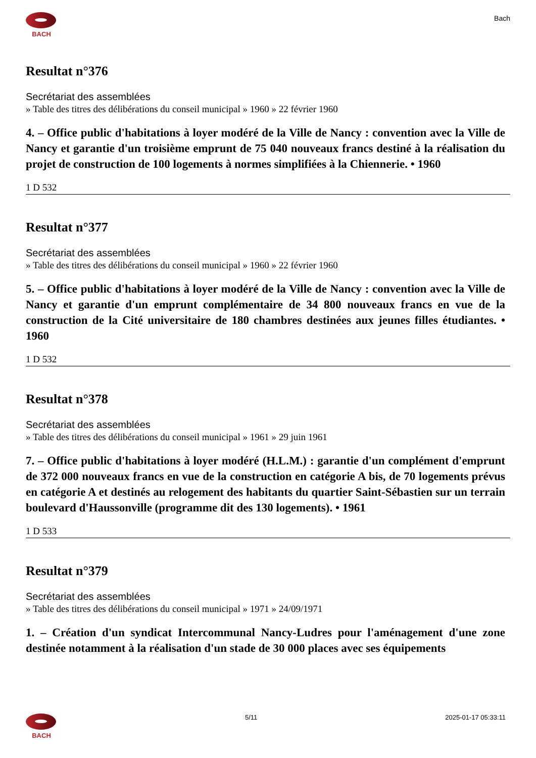BACH
Bach
Resultat n°376
Secrétariat des assemblées
» Table des titres des délibérations du conseil municipal » 1960 » 22 février 1960
4. – Office public d'habitations à loyer modéré de la Ville de Nancy : convention avec la Ville de Nancy et garantie d'un troisième emprunt de 75 040 nouveaux francs destiné à la réalisation du projet de construction de 100 logements à normes simplifiées à la Chiennerie. • 1960
1 D 532
Resultat n°377
Secrétariat des assemblées
» Table des titres des délibérations du conseil municipal » 1960 » 22 février 1960
5. – Office public d'habitations à loyer modéré de la Ville de Nancy : convention avec la Ville de Nancy et garantie d'un emprunt complémentaire de 34 800 nouveaux francs en vue de la construction de la Cité universitaire de 180 chambres destinées aux jeunes filles étudiantes. • 1960
1 D 532
Resultat n°378
Secrétariat des assemblées
» Table des titres des délibérations du conseil municipal » 1961 » 29 juin 1961
7. – Office public d'habitations à loyer modéré (H.L.M.) : garantie d'un complément d'emprunt de 372 000 nouveaux francs en vue de la construction en catégorie A bis, de 70 logements prévus en catégorie A et destinés au relogement des habitants du quartier Saint-Sébastien sur un terrain boulevard d'Haussonville (programme dit des 130 logements). • 1961
1 D 533
Resultat n°379
Secrétariat des assemblées
» Table des titres des délibérations du conseil municipal » 1971 » 24/09/1971
1. – Création d'un syndicat Intercommunal Nancy-Ludres pour l'aménagement d'une zone destinée notamment à la réalisation d'un stade de 30 000 places avec ses équipements
BACH 5/11 2025-01-17 05:33:11